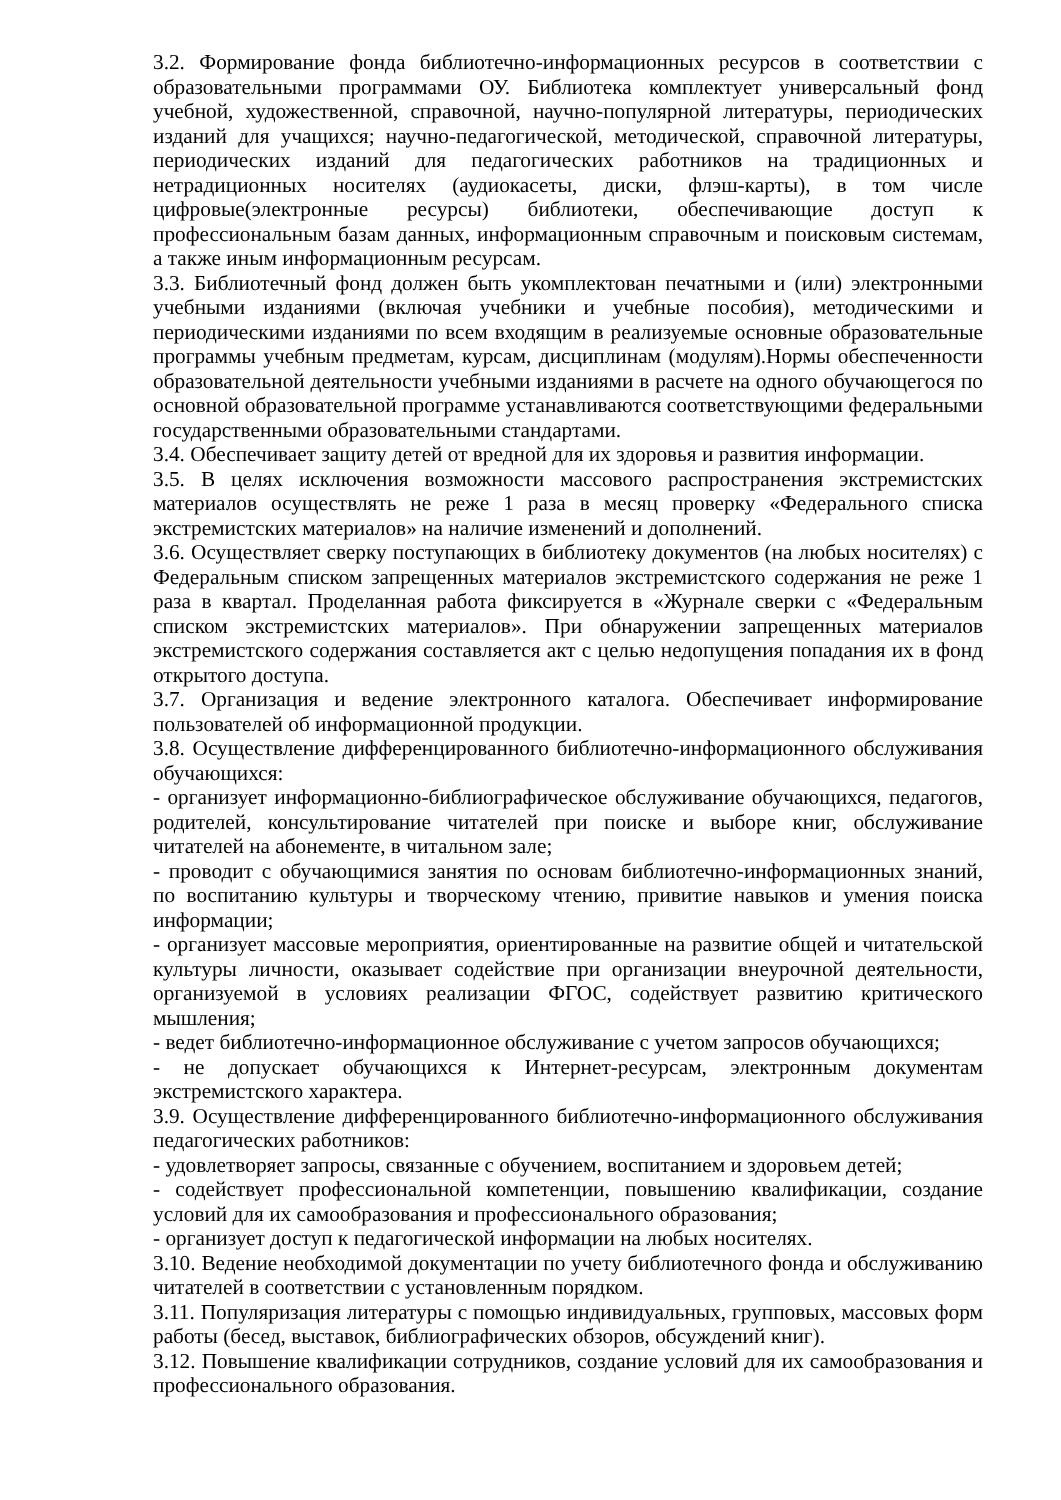3.2. Формирование фонда библиотечно-информационных ресурсов в соответствии с образовательными программами ОУ. Библиотека комплектует универсальный фонд учебной, художественной, справочной, научно-популярной литературы, периодических изданий для учащихся; научно-педагогической, методической, справочной литературы, периодических изданий для педагогических работников на традиционных и нетрадиционных носителях (аудиокасеты, диски, флэш-карты), в том числе цифровые(электронные ресурсы) библиотеки, обеспечивающие доступ к профессиональным базам данных, информационным справочным и поисковым системам, а также иным информационным ресурсам.
3.3. Библиотечный фонд должен быть укомплектован печатными и (или) электронными учебными изданиями (включая учебники и учебные пособия), методическими и периодическими изданиями по всем входящим в реализуемые основные образовательные программы учебным предметам, курсам, дисциплинам (модулям).Нормы обеспеченности образовательной деятельности учебными изданиями в расчете на одного обучающегося по основной образовательной программе устанавливаются соответствующими федеральными государственными образовательными стандартами.
3.4. Обеспечивает защиту детей от вредной для их здоровья и развития информации.
3.5. В целях исключения возможности массового распространения экстремистских материалов осуществлять не реже 1 раза в месяц проверку «Федерального списка экстремистских материалов» на наличие изменений и дополнений.
3.6. Осуществляет сверку поступающих в библиотеку документов (на любых носителях) с Федеральным списком запрещенных материалов экстремистского содержания не реже 1 раза в квартал. Проделанная работа фиксируется в «Журнале сверки с «Федеральным списком экстремистских материалов». При обнаружении запрещенных материалов экстремистского содержания составляется акт с целью недопущения попадания их в фонд открытого доступа.
3.7. Организация и ведение электронного каталога. Обеспечивает информирование пользователей об информационной продукции.
3.8. Осуществление дифференцированного библиотечно-информационного обслуживания обучающихся:
- организует информационно-библиографическое обслуживание обучающихся, педагогов, родителей, консультирование читателей при поиске и выборе книг, обслуживание читателей на абонементе, в читальном зале;
- проводит с обучающимися занятия по основам библиотечно-информационных знаний, по воспитанию культуры и творческому чтению, привитие навыков и умения поиска информации;
- организует массовые мероприятия, ориентированные на развитие общей и читательской культуры личности, оказывает содействие при организации внеурочной деятельности, организуемой в условиях реализации ФГОС, содействует развитию критического мышления;
- ведет библиотечно-информационное обслуживание с учетом запросов обучающихся;
- не допускает обучающихся к Интернет-ресурсам, электронным документам экстремистского характера.
3.9. Осуществление дифференцированного библиотечно-информационного обслуживания педагогических работников:
- удовлетворяет запросы, связанные с обучением, воспитанием и здоровьем детей;
- содействует профессиональной компетенции, повышению квалификации, создание условий для их самообразования и профессионального образования;
- организует доступ к педагогической информации на любых носителях.
3.10. Ведение необходимой документации по учету библиотечного фонда и обслуживанию читателей в соответствии с установленным порядком.
3.11. Популяризация литературы с помощью индивидуальных, групповых, массовых форм работы (бесед, выставок, библиографических обзоров, обсуждений книг).
3.12. Повышение квалификации сотрудников, создание условий для их самообразования и профессионального образования.